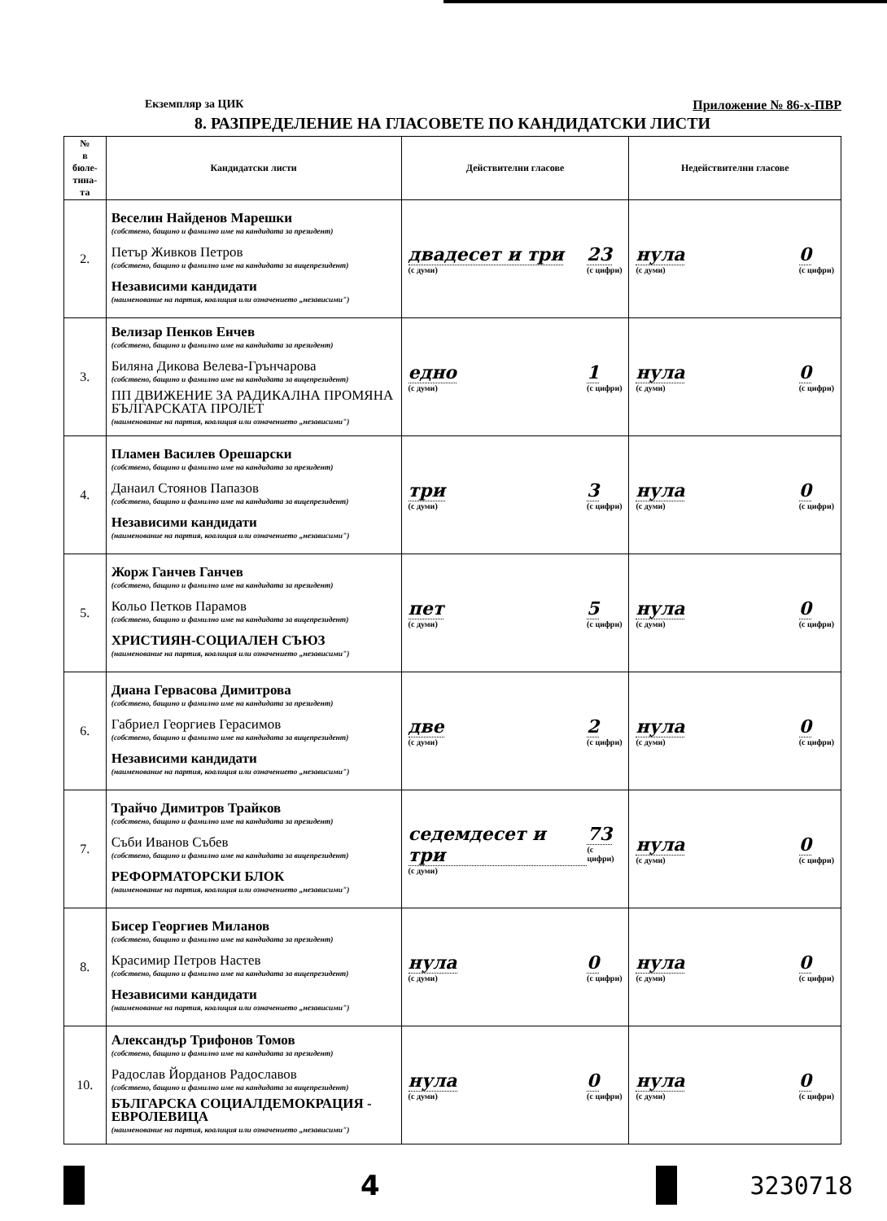Екземпляр за ЦИК Приложение № 86-х-ПВР
8. РАЗПРЕДЕЛЕНИЕ НА ГЛАСОВЕТЕ ПО КАНДИДАТСКИ ЛИСТИ
| № в бюле- тина- та | Кандидатски листи | Действителни гласове | Недействителни гласове |
| --- | --- | --- | --- |
| 2. | Веселин Найденов Марешки (собствено, бащино и фамилно име на кандидата за президент) Петър Живков Петров (собствено, бащино и фамилно име на кандидата за вицепрезидент) Независими кандидати (наименование на партия, коалиция или означението „независими") | двадесет и три (с думи) 23 (с цифри) | нула (с думи) 0 (с цифри) |
| 3. | Велизар Пенков Енчев (собствено, бащино и фамилно име на кандидата за президент) Биляна Дикова Велева-Грънчарова (собствено, бащино и фамилно име на кандидата за вицепрезидент) ПП ДВИЖЕНИЕ ЗА РАДИКАЛНА ПРОМЯНА БЪЛГАРСКАТА ПРОЛЕТ (наименование на партия, коалиция или означението „независими") | едно (с думи) 1 (с цифри) | нула (с думи) 0 (с цифри) |
| 4. | Пламен Василев Орешарски (собствено, бащино и фамилно име на кандидата за президент) Данаил Стоянов Папазов (собствено, бащино и фамилно име на кандидата за вицепрезидент) Независими кандидати (наименование на партия, коалиция или означението „независими") | три (с думи) 3 (с цифри) | нула (с думи) 0 (с цифри) |
| 5. | Жорж Ганчев Ганчев (собствено, бащино и фамилно име на кандидата за президент) Кольо Петков Парамов (собствено, бащино и фамилно име на кандидата за вицепрезидент) ХРИСТИЯН-СОЦИАЛЕН СЪЮЗ (наименование на партия, коалиция или означението „независими") | пет (с думи) 5 (с цифри) | нула (с думи) 0 (с цифри) |
| 6. | Диана Гервасова Димитрова (собствено, бащино и фамилно име на кандидата за президент) Габриел Георгиев Герасимов (собствено, бащино и фамилно име на кандидата за вицепрезидент) Независими кандидати (наименование на партия, коалиция или означението „независими") | две (с думи) 2 (с цифри) | нула (с думи) 0 (с цифри) |
| 7. | Трайчо Димитров Трайков (собствено, бащино и фамилно име на кандидата за президент) Съби Иванов Събев (собствено, бащино и фамилно име на кандидата за вицепрезидент) РЕФОРМАТОРСКИ БЛОК (наименование на партия, коалиция или означението „независими") | седемдесет и три (с думи) 73 (с цифри) | нула (с думи) 0 (с цифри) |
| 8. | Бисер Георгиев Миланов (собствено, бащино и фамилно име на кандидата за президент) Красимир Петров Настев (собствено, бащино и фамилно име на кандидата за вицепрезидент) Независими кандидати (наименование на партия, коалиция или означението „независими") | нула (с думи) 0 (с цифри) | нула (с думи) 0 (с цифри) |
| 10. | Александър Трифонов Томов (собствено, бащино и фамилно име на кандидата за президент) Радослав Йорданов Радославов (собствено, бащино и фамилно име на кандидата за вицепрезидент) БЪЛГАРСКА СОЦИАЛДЕМОКРАЦИЯ - ЕВРОЛЕВИЦА (наименование на партия, коалиция или означението „независими") | нула (с думи) 0 (с цифри) | нула (с думи) 0 (с цифри) |
4 3230718